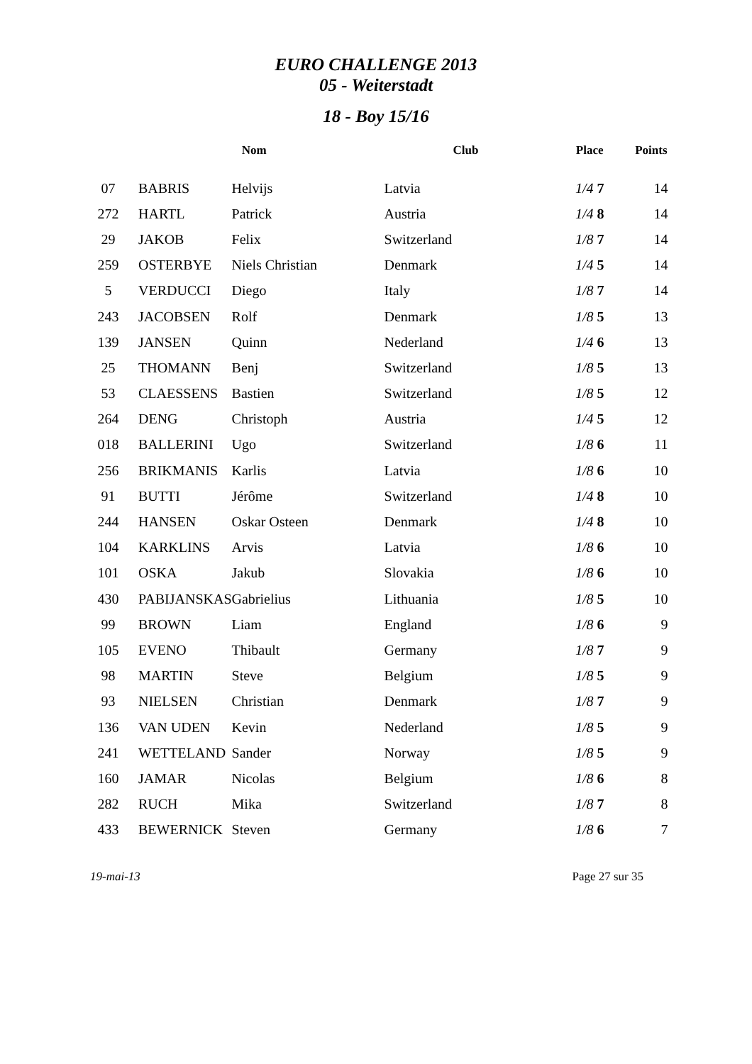EURO CHALLENGE 2013
05 - Weiterstadt
18 - Boy 15/16
| | Nom | | Club | Place | Points |
| --- | --- | --- | --- | --- | --- |
| 07 | BABRIS | Helvijs | Latvia | 1/4 7 | 14 |
| 272 | HARTL | Patrick | Austria | 1/4 8 | 14 |
| 29 | JAKOB | Felix | Switzerland | 1/8 7 | 14 |
| 259 | OSTERBYE | Niels Christian | Denmark | 1/4 5 | 14 |
| 5 | VERDUCCI | Diego | Italy | 1/8 7 | 14 |
| 243 | JACOBSEN | Rolf | Denmark | 1/8 5 | 13 |
| 139 | JANSEN | Quinn | Nederland | 1/4 6 | 13 |
| 25 | THOMANN | Benj | Switzerland | 1/8 5 | 13 |
| 53 | CLAESSENS | Bastien | Switzerland | 1/8 5 | 12 |
| 264 | DENG | Christoph | Austria | 1/4 5 | 12 |
| 018 | BALLERINI | Ugo | Switzerland | 1/8 6 | 11 |
| 256 | BRIKMANIS | Karlis | Latvia | 1/8 6 | 10 |
| 91 | BUTTI | Jérôme | Switzerland | 1/4 8 | 10 |
| 244 | HANSEN | Oskar Osteen | Denmark | 1/4 8 | 10 |
| 104 | KARKLINS | Arvis | Latvia | 1/8 6 | 10 |
| 101 | OSKA | Jakub | Slovakia | 1/8 6 | 10 |
| 430 | PABIJANSKAS | Gabrielius | Lithuania | 1/8 5 | 10 |
| 99 | BROWN | Liam | England | 1/8 6 | 9 |
| 105 | EVENO | Thibault | Germany | 1/8 7 | 9 |
| 98 | MARTIN | Steve | Belgium | 1/8 5 | 9 |
| 93 | NIELSEN | Christian | Denmark | 1/8 7 | 9 |
| 136 | VAN UDEN | Kevin | Nederland | 1/8 5 | 9 |
| 241 | WETTELAND | Sander | Norway | 1/8 5 | 9 |
| 160 | JAMAR | Nicolas | Belgium | 1/8 6 | 8 |
| 282 | RUCH | Mika | Switzerland | 1/8 7 | 8 |
| 433 | BEWERNICK | Steven | Germany | 1/8 6 | 7 |
19-mai-13 Page 27 sur 35